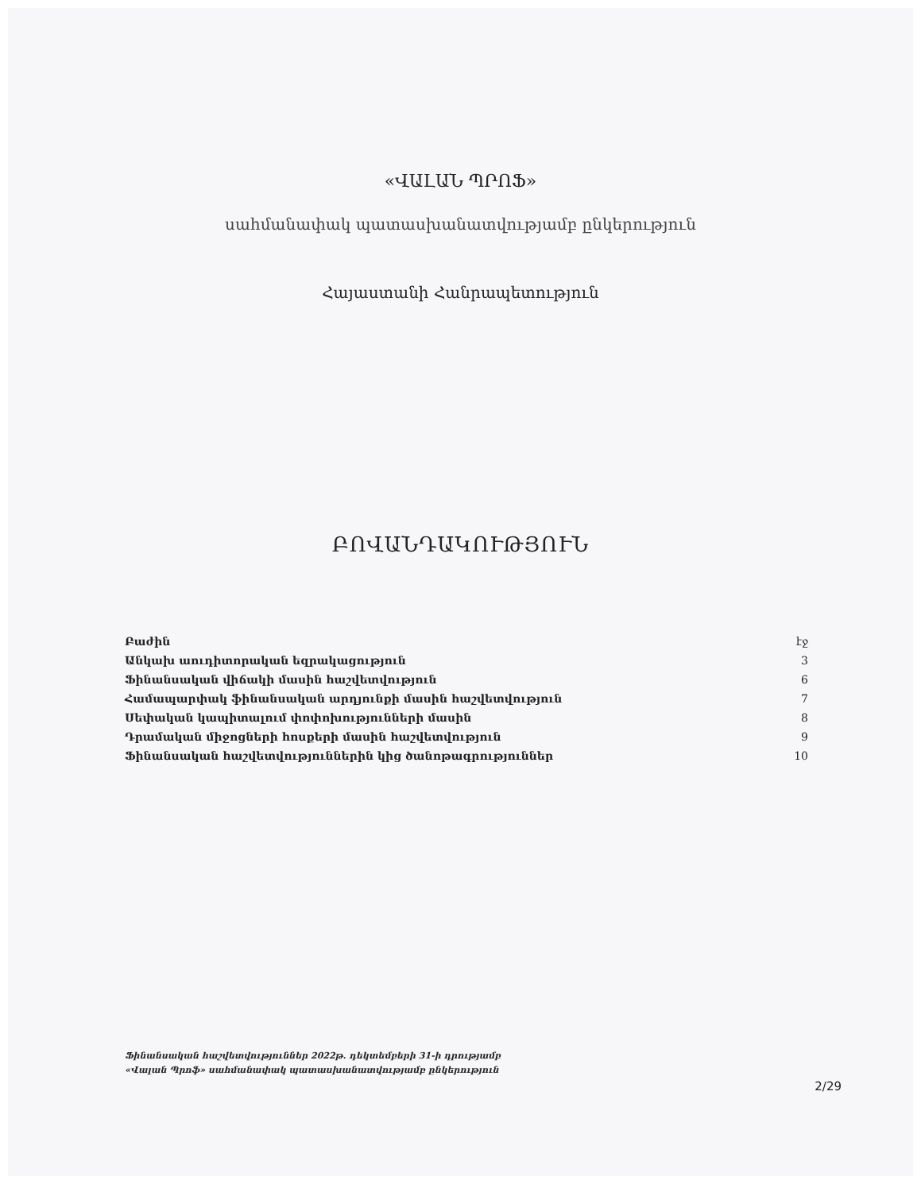«ՎԱԼԱՆ ՊՐՈՖ»
սահմանափակ պատասխանատվությամբ ընկերություն
Հայաստանի Հանրապետություն
ԲՈՎԱՆԴԱԿՈՒԹՅՈՒՆ
| Բաժին | էջ |
| --- | --- |
| Անկախ աուդիտորական եզրակացություն | 3 |
| Ֆինանսական վիճակի մասին հաշվետվություն | 6 |
| Համապարփակ ֆինանսական արդյունքի մասին հաշվետվություն | 7 |
| Սեփական կապիտալում փոփոխությունների մասին | 8 |
| Դրամական միջոցների հոսքերի մասին հաշվետվություն | 9 |
| Ֆինանսական հաշվետվություններին կից ծանոթագրություններ | 10 |
Ֆինանսական հաշվետվություններ 2022թ. դեկտեմբերի 31-ի դրությամբ
«Վալան Պրոֆ» սահմանափակ պատասխանատվությամբ ընկերություն
2/29